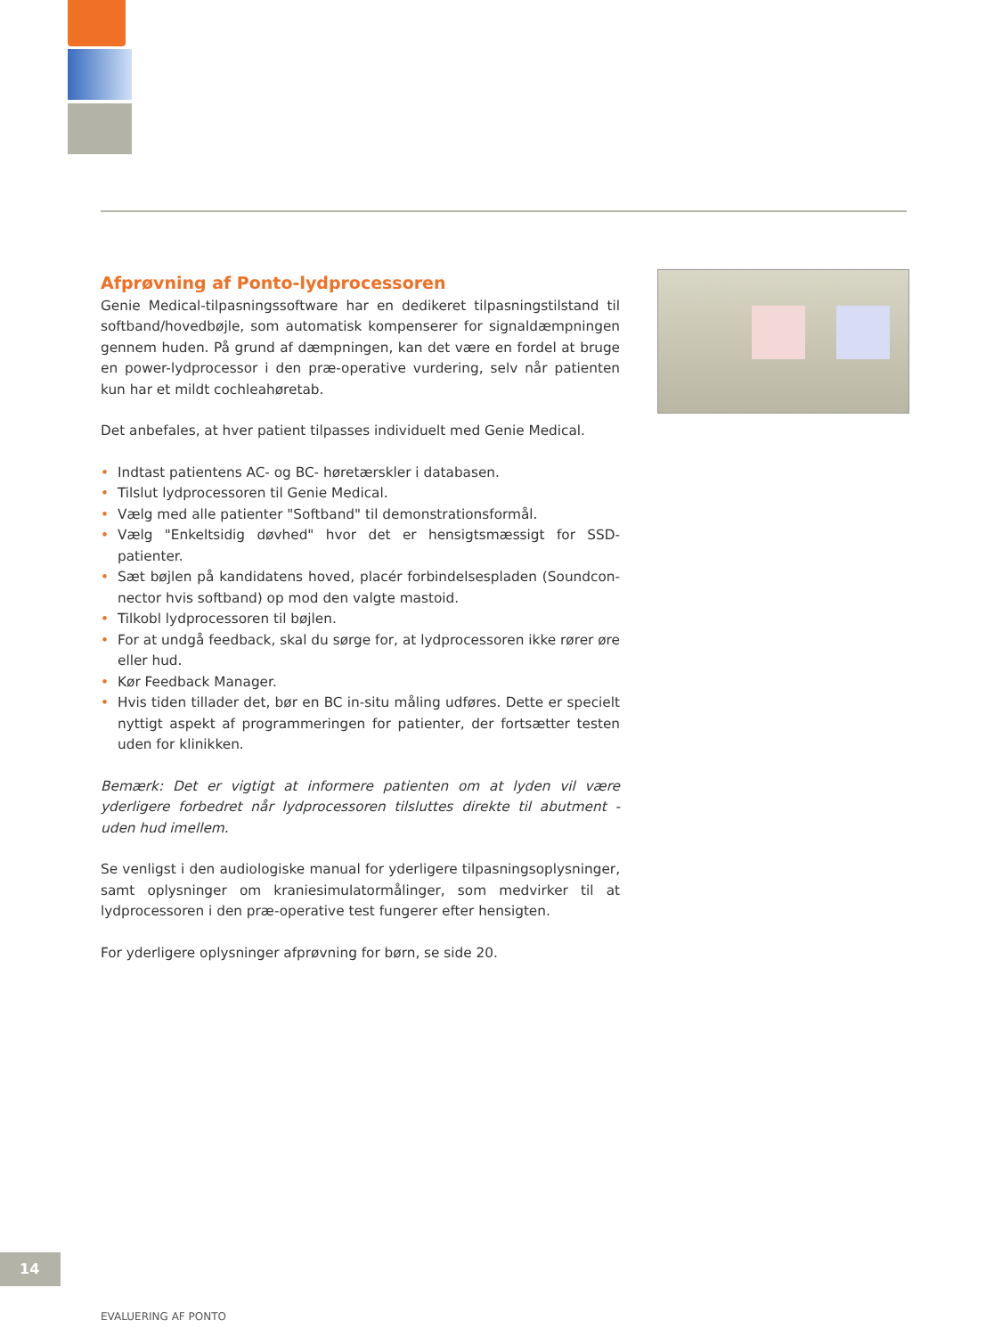Afprøvning af Ponto-lydprocessoren
Genie Medical-tilpasningssoftware har en dedikeret tilpasningstilstand til softband/hovedbøjle, som automatisk kompenserer for signaldæmpningen gennem huden. På grund af dæmpningen, kan det være en fordel at bruge en power-lydprocessor i den præ-operative vurdering, selv når patienten kun har et mildt cochleahøretab.
Det anbefales, at hver patient tilpasses individuelt med Genie Medical.
• Indtast patientens AC- og BC- høretærskler i databasen.
• Tilslut lydprocessoren til Genie Medical.
• Vælg med alle patienter "Softband" til demonstrationsformål.
• Vælg "Enkeltsidig døvhed" hvor det er hensigtsmæssigt for SSD-patienter.
• Sæt bøjlen på kandidatens hoved, placér forbindelsespladen (Soundcon­nector hvis softband) op mod den valgte mastoid.
• Tilkobl lydprocessoren til bøjlen.
• For at undgå feedback, skal du sørge for, at lydprocessoren ikke rører øre eller hud.
• Kør Feedback Manager.
• Hvis tiden tillader det, bør en BC in-situ måling udføres. Dette er specielt nyttigt aspekt af programmeringen for patienter, der fortsætter testen uden for klinikken.
Bemærk: Det er vigtigt at informere patienten om at lyden vil være yderligere forbedret når lydprocessoren tilsluttes direkte til abutment - uden hud imellem.
Se venligst i den audiologiske manual for yderligere tilpasningsoplysninger, samt oplysninger om kraniesimulatormålinger, som medvirker til at lydproces­soren i den præ-operative test fungerer efter hensigten.
For yderligere oplysninger afprøvning for børn, se side 20.
14
EVALUERING AF PONTO